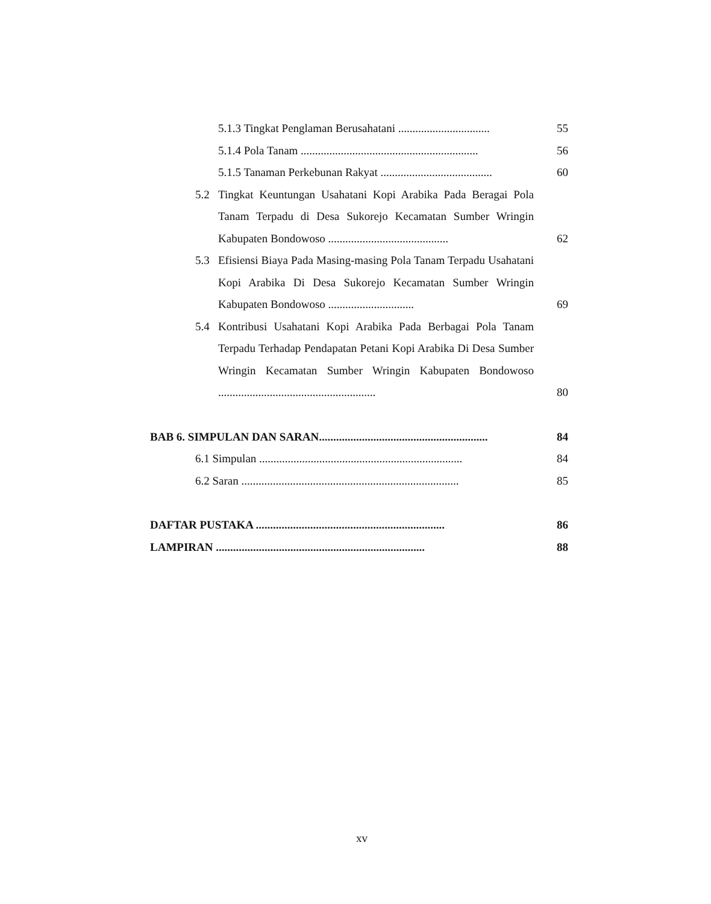5.1.3 Tingkat Penglaman Berusahatani ................................
55
5.1.4 Pola Tanam ..............................................................
56
5.1.5 Tanaman Perkebunan Rakyat .......................................
60
5.2 Tingkat Keuntungan Usahatani Kopi Arabika Pada Beragai Pola Tanam Terpadu di Desa Sukorejo Kecamatan Sumber Wringin Kabupaten Bondowoso ..........................................
62
5.3 Efisiensi Biaya Pada Masing-masing Pola Tanam Terpadu Usahatani Kopi Arabika Di Desa Sukorejo Kecamatan Sumber Wringin Kabupaten Bondowoso ..............................
69
5.4 Kontribusi Usahatani Kopi Arabika Pada Berbagai Pola Tanam Terpadu Terhadap Pendapatan Petani Kopi Arabika Di Desa Sumber Wringin Kecamatan Sumber Wringin Kabupaten Bondowoso .......................................................
80
BAB 6. SIMPULAN DAN SARAN...........................................................
84
6.1 Simpulan .......................................................................
84
6.2 Saran ............................................................................
85
DAFTAR PUSTAKA ..................................................................
86
LAMPIRAN .........................................................................
88
xv